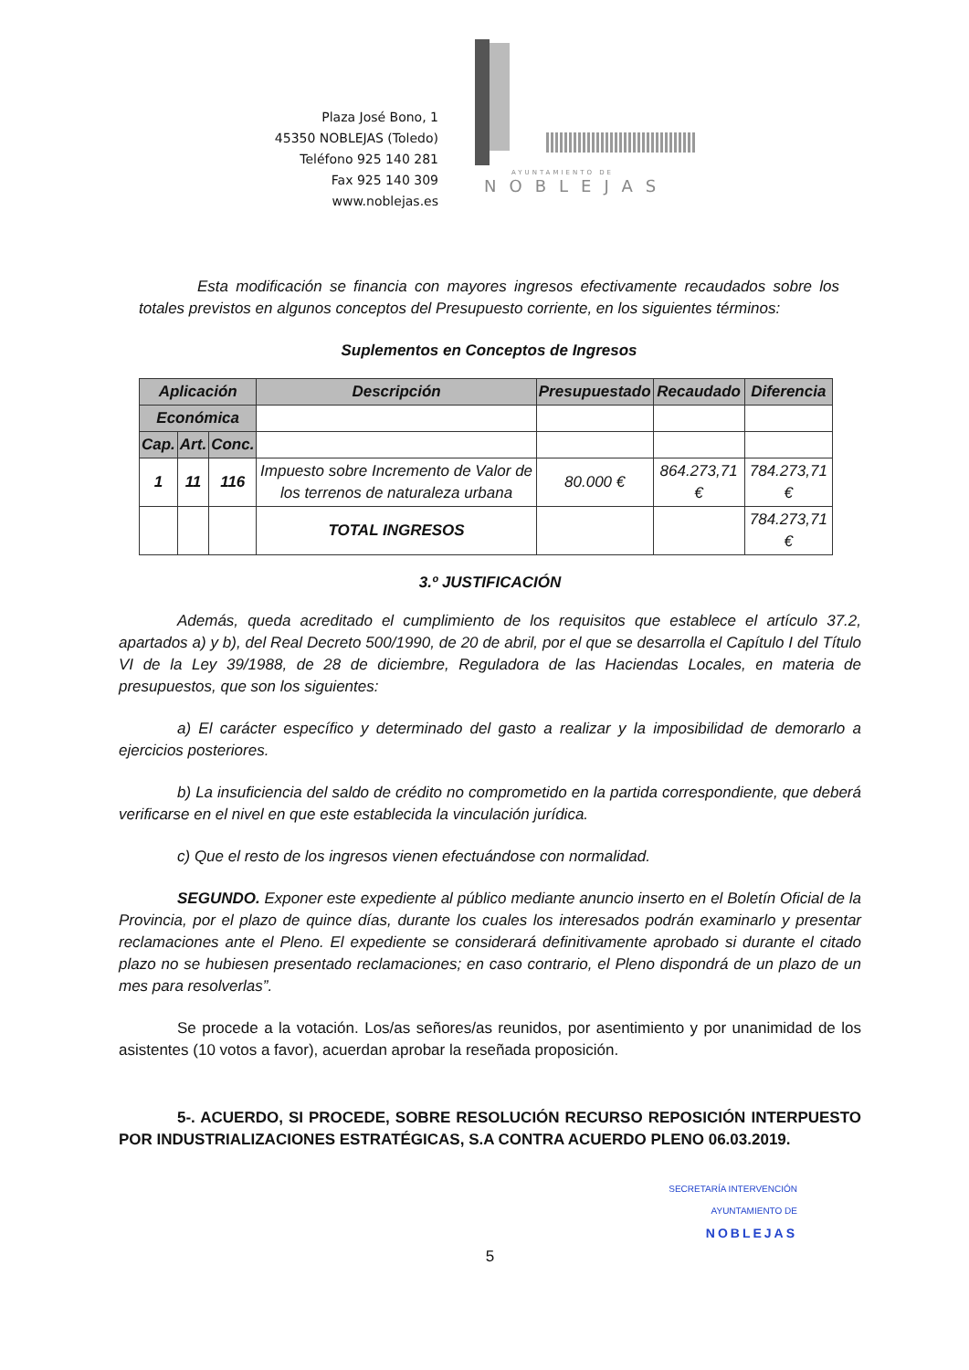Plaza José Bono, 1
45350 NOBLEJAS (Toledo)
Teléfono 925 140 281
Fax 925 140 309
www.noblejas.es
AYUNTAMIENTO DE
NOBLEJAS
Esta modificación se financia con mayores ingresos efectivamente recaudados sobre los totales previstos en algunos conceptos del Presupuesto corriente, en los siguientes términos:
Suplementos en Conceptos de Ingresos
| Aplicación | | | Descripción | Presupuestado | Recaudado | Diferencia |
| --- | --- | --- | --- | --- | --- | --- |
| Económica | | | | | | |
| Cap. | Art. | Conc. | | | | |
| 1 | 11 | 116 | Impuesto sobre Incremento de Valor de los terrenos de naturaleza urbana | 80.000 € | 864.273,71 € | 784.273,71 € |
| | | | TOTAL INGRESOS | | | 784.273,71 € |
3.º JUSTIFICACIÓN
Además, queda acreditado el cumplimiento de los requisitos que establece el artículo 37.2, apartados a) y b), del Real Decreto 500/1990, de 20 de abril, por el que se desarrolla el Capítulo I del Título VI de la Ley 39/1988, de 28 de diciembre, Reguladora de las Haciendas Locales, en materia de presupuestos, que son los siguientes:
a) El carácter específico y determinado del gasto a realizar y la imposibilidad de demorarlo a ejercicios posteriores.
b) La insuficiencia del saldo de crédito no comprometido en la partida correspondiente, que deberá verificarse en el nivel en que este establecida la vinculación jurídica.
c) Que el resto de los ingresos vienen efectuándose con normalidad.
SEGUNDO. Exponer este expediente al público mediante anuncio inserto en el Boletín Oficial de la Provincia, por el plazo de quince días, durante los cuales los interesados podrán examinarlo y presentar reclamaciones ante el Pleno. El expediente se considerará definitivamente aprobado si durante el citado plazo no se hubiesen presentado reclamaciones; en caso contrario, el Pleno dispondrá de un plazo de un mes para resolverlas”.
Se procede a la votación. Los/as señores/as reunidos, por asentimiento y por unanimidad de los asistentes (10 votos a favor), acuerdan aprobar la reseñada proposición.
5-. ACUERDO, SI PROCEDE, SOBRE RESOLUCIÓN RECURSO REPOSICIÓN INTERPUESTO POR INDUSTRIALIZACIONES ESTRATÉGICAS, S.A CONTRA ACUERDO PLENO 06.03.2019.
SECRETARÍA INTERVENCIÓN
AYUNTAMIENTO DE
NOBLEJAS
5